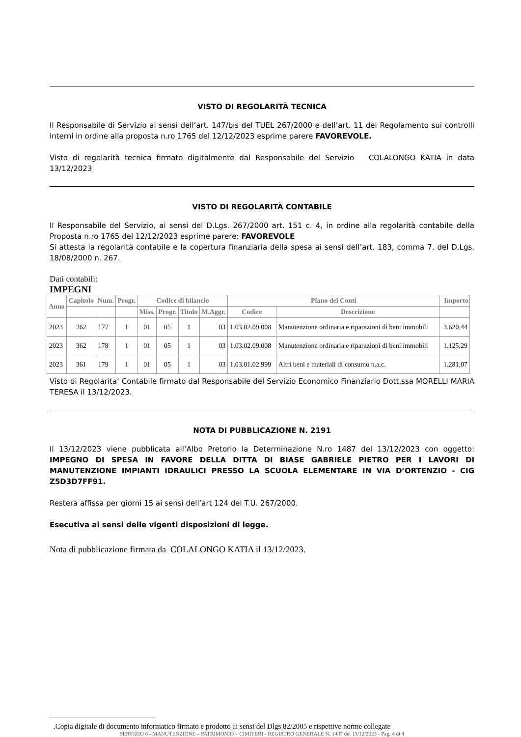VISTO DI REGOLARITÀ TECNICA
Il Responsabile di Servizio ai sensi dell’art. 147/bis del TUEL 267/2000 e dell’art. 11 del Regolamento sui controlli interni in ordine alla proposta n.ro 1765 del 12/12/2023 esprime parere FAVOREVOLE.
Visto di regolarità tecnica firmato digitalmente dal Responsabile del Servizio COLALONGO KATIA in data 13/12/2023
VISTO DI REGOLARITÀ CONTABILE
Il Responsabile del Servizio, ai sensi del D.Lgs. 267/2000 art. 151 c. 4, in ordine alla regolarità contabile della Proposta n.ro 1765 del 12/12/2023 esprime parere: FAVOREVOLE
Si attesta la regolarità contabile e la copertura finanziaria della spesa ai sensi dell’art. 183, comma 7, del D.Lgs. 18/08/2000 n. 267.
Dati contabili:
IMPEGNI
| Anno | Capitolo | Num. | Progr. | Codice di bilancio | | | | Piano dei Conti | | Importo |
| --- | --- | --- | --- | --- | --- | --- | --- | --- | --- | --- |
| | | | | Miss. | Progr. | Titolo | M.Aggr. | Codice | Descrizione | |
| 2023 | 362 | 177 | 1 | 01 | 05 | 1 | 03 | 1.03.02.09.008 | Manutenzione ordinaria e riparazioni di beni immobili | 3.620,44 |
| 2023 | 362 | 178 | 1 | 01 | 05 | 1 | 03 | 1.03.02.09.008 | Manutenzione ordinaria e riparazioni di beni immobili | 1.125,29 |
| 2023 | 361 | 179 | 1 | 01 | 05 | 1 | 03 | 1.03.01.02.999 | Altri beni e materiali di consumo n.a.c. | 1.281,07 |
Visto di Regolarita’ Contabile firmato dal Responsabile del Servizio Economico Finanziario Dott.ssa MORELLI MARIA TERESA il 13/12/2023.
NOTA DI PUBBLICAZIONE N. 2191
Il 13/12/2023 viene pubblicata all’Albo Pretorio la Determinazione N.ro 1487 del 13/12/2023 con oggetto: IMPEGNO DI SPESA IN FAVORE DELLA DITTA DI BIASE GABRIELE PIETRO PER I LAVORI DI MANUTENZIONE IMPIANTI IDRAULICI PRESSO LA SCUOLA ELEMENTARE IN VIA D’ORTENZIO - CIG Z5D3D7FF91.
Resterà affissa per giorni 15 ai sensi dell’art 124 del T.U. 267/2000.
Esecutiva ai sensi delle vigenti disposizioni di legge.
Nota di pubblicazione firmata da COLALONGO KATIA il 13/12/2023.
.Copia digitale di documento informatico firmato e prodotto ai sensi del Dlgs 82/2005 e rispettive norme collegate
SERVIZIO 6 - MANUTENZIONE – PATRIMONIO – CIMITERI - REGISTRO GENERALE N. 1487 del 13/12/2023 - Pag. 4 di 4